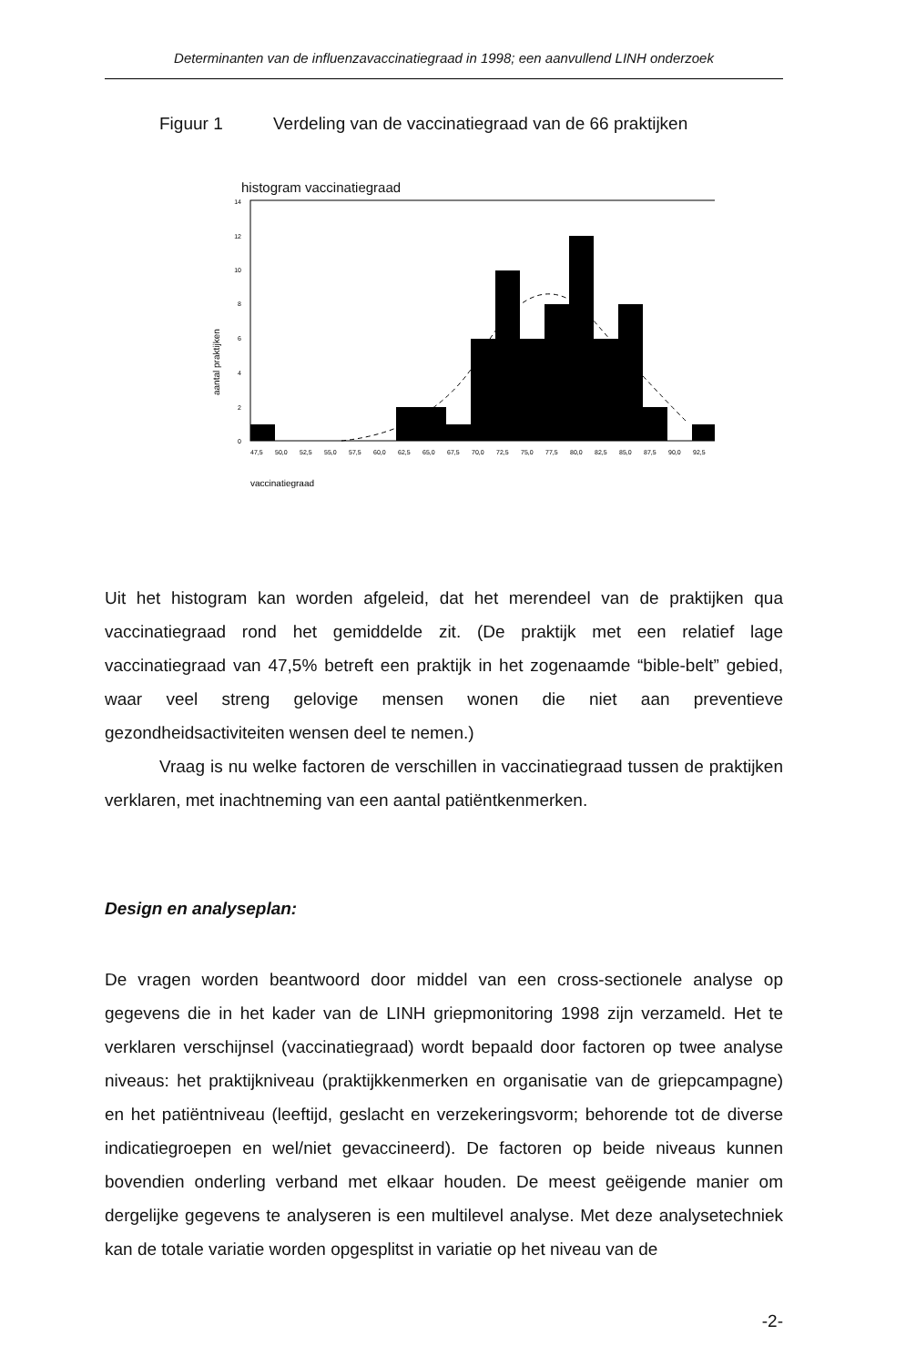Determinanten van de influenzavaccinatiegraad in 1998; een aanvullend LINH onderzoek
Figuur 1 Verdeling van de vaccinatiegraad van de 66 praktijken
histogram vaccinatiegraad
14
12
10
8
6
4
2
0
aantal praktijken
47,550,052,555,057,560,062,565,067,570,072,575,077,580,082,585,087,590,092,5
vaccinatiegraad
Uit het histogram kan worden afgeleid, dat het merendeel van de praktijken qua vaccinatiegraad rond het gemiddelde zit. (De praktijk met een relatief lage vaccinatiegraad van 47,5% betreft een praktijk in het zogenaamde “bible-belt” gebied, waar veel streng gelovige mensen wonen die niet aan preventieve gezondheidsactiviteiten wensen deel te nemen.)
Vraag is nu welke factoren de verschillen in vaccinatiegraad tussen de praktijken verklaren, met inachtneming van een aantal patiëntkenmerken.
Design en analyseplan:
De vragen worden beantwoord door middel van een cross-sectionele analyse op gegevens die in het kader van de LINH griepmonitoring 1998 zijn verzameld. Het te verklaren verschijnsel (vaccinatiegraad) wordt bepaald door factoren op twee analyse niveaus: het praktijkniveau (praktijkkenmerken en organisatie van de griepcampagne) en het patiëntniveau (leeftijd, geslacht en verzekeringsvorm; behorende tot de diverse indicatiegroepen en wel/niet gevaccineerd). De factoren op beide niveaus kunnen bovendien onderling verband met elkaar houden. De meest geëigende manier om dergelijke gegevens te analyseren is een multilevel analyse. Met deze analysetechniek kan de totale variatie worden opgesplitst in variatie op het niveau van de
-2-